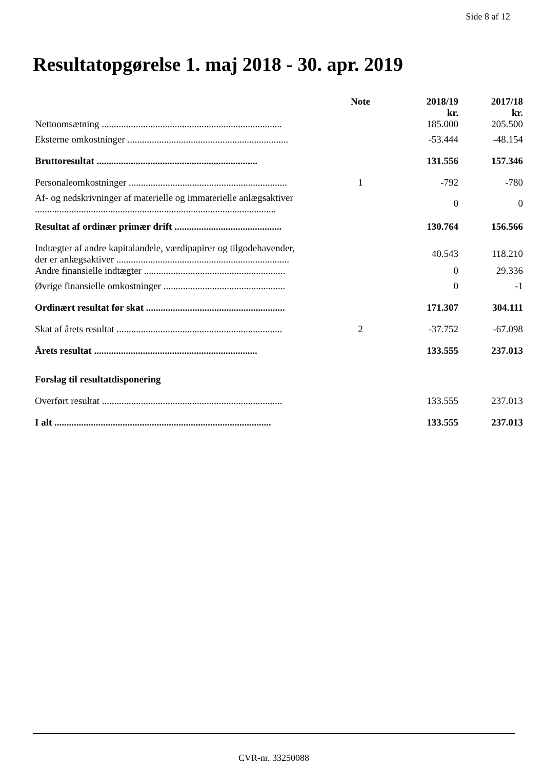Side 8 af 12
Resultatopgørelse 1. maj 2018 - 30. apr. 2019
| | Note | 2018/19 kr. | 2017/18 kr. |
| --- | --- | --- | --- |
| Nettoomsætning .......................................................................... | | 185.000 | 205.500 |
| Eksterne omkostninger .................................................................. | | -53.444 | -48.154 |
| Bruttoresultat .................................................................. | | 131.556 | 157.346 |
| Personaleomkostninger ................................................................. | 1 | -792 | -780 |
| Af- og nedskrivninger af materielle og immaterielle anlægsaktiver ................................................................................................... | | 0 | 0 |
| Resultat af ordinær primær drift ............................................ | | 130.764 | 156.566 |
| Indtægter af andre kapitalandele, værdipapirer og tilgodehavender, der er anlægsaktiver ....................................................................... | | 40.543 | 118.210 |
| Andre finansielle indtægter .......................................................... | | 0 | 29.336 |
| Øvrige finansielle omkostninger .................................................. | | 0 | -1 |
| Ordinært resultat før skat ......................................................... | | 171.307 | 304.111 |
| Skat af årets resultat .................................................................... | 2 | -37.752 | -67.098 |
| Årets resultat ................................................................... | | 133.555 | 237.013 |
| Forslag til resultatdisponering | | | |
| Overført resultat .......................................................................... | | 133.555 | 237.013 |
| I alt ......................................................................................... | | 133.555 | 237.013 |
CVR-nr. 33250088